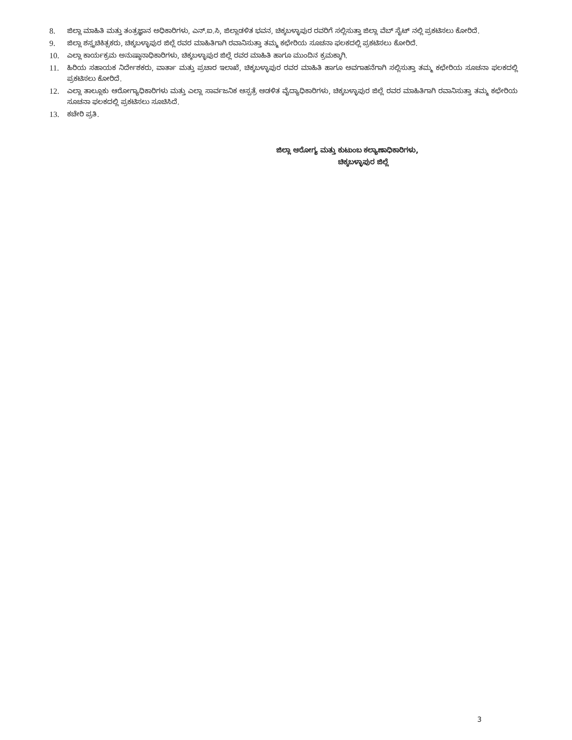8. ಜಿಲ್ಲಾ ಮಾಹಿತಿ ಮತ್ತು ತಂತ್ರಜ್ಞಾನ ಅಧಿಕಾರಿಗಳು, ಎನ್.ಐ.ಸಿ, ಜಿಲ್ಲಾಡಳಿತ ಭವನ, ಚಿಕ್ಕಬಳ್ಳಾಪುರ ರವರಿಗೆ ಸಲ್ಲಿಸುತ್ತಾ ಜಿಲ್ಲಾ ವೆಬ್ ಸೈಟ್ ನಲ್ಲಿ ಪ್ರಕಟಿಸಲು ಕೋರಿದೆ.
9. ಜಿಲ್ಲಾ ಶಸ್ತ್ರಚಿಕಿತ್ಸಕರು, ಚಿಕ್ಕಬಳ್ಳಾಪುರ ಜಿಲ್ಲೆ ರವರ ಮಾಹಿತಿಗಾಗಿ ರವಾನಿಸುತ್ತಾ ತಮ್ಮ ಕಛೇರಿಯ ಸೂಚನಾ ಫಲಕದಲ್ಲಿ ಪ್ರಕಟಿಸಲು ಕೋರಿದೆ.
10. ಎಲ್ಲಾ ಕಾರ್ಯಕ್ರಮ ಅನುಷ್ಠಾನಾಧಿಕಾರಿಗಳು, ಚಿಕ್ಕಬಳ್ಳಾಪುರ ಜಿಲ್ಲೆ ರವರ ಮಾಹಿತಿ ಹಾಗೂ ಮುಂದಿನ ಕ್ರಮಕ್ಕಾಗಿ.
11. ಹಿರಿಯ ಸಹಾಯಕ ನಿರ್ದೇಶಕರು, ವಾರ್ತಾ ಮತ್ತು ಪ್ರಚಾರ ಇಲಾಖೆ, ಚಿಕ್ಕಬಳ್ಳಾಪುರ ರವರ ಮಾಹಿತಿ ಹಾಗೂ ಅವಗಾಹನೆಗಾಗಿ ಸಲ್ಲಿಸುತ್ತಾ ತಮ್ಮ ಕಛೇರಿಯ ಸೂಚನಾ ಫಲಕದಲ್ಲಿ ಪ್ರಕಟಿಸಲು ಕೋರಿದೆ.
12. ಎಲ್ಲಾ ತಾಲ್ಲೂಕು ಆರೋಗ್ಯಾಧಿಕಾರಿಗಳು ಮತ್ತು ಎಲ್ಲಾ ಸಾರ್ವಜನಿಕ ಆಸ್ಪತ್ರೆ ಆಡಳಿತ ವೈದ್ಯಾಧಿಕಾರಿಗಳು, ಚಿಕ್ಕಬಳ್ಳಾಪುರ ಜಿಲ್ಲೆ ರವರ ಮಾಹಿತಿಗಾಗಿ ರವಾನಿಸುತ್ತಾ ತಮ್ಮ ಕಛೇರಿಯ ಸೂಚನಾ ಫಲಕದಲ್ಲಿ ಪ್ರಕಟಿಸಲು ಸೂಚಿಸಿದೆ.
13. ಕಚೇರಿ ಪ್ರತಿ.
ಜಿಲ್ಲಾ ಆರೋಗ್ಯ ಮತ್ತು ಕುಟುಂಬ ಕಲ್ಯಾಣಾಧಿಕಾರಿಗಳು,
ಚಿಕ್ಕಬಳ್ಳಾಪುರ ಜಿಲ್ಲೆ
3